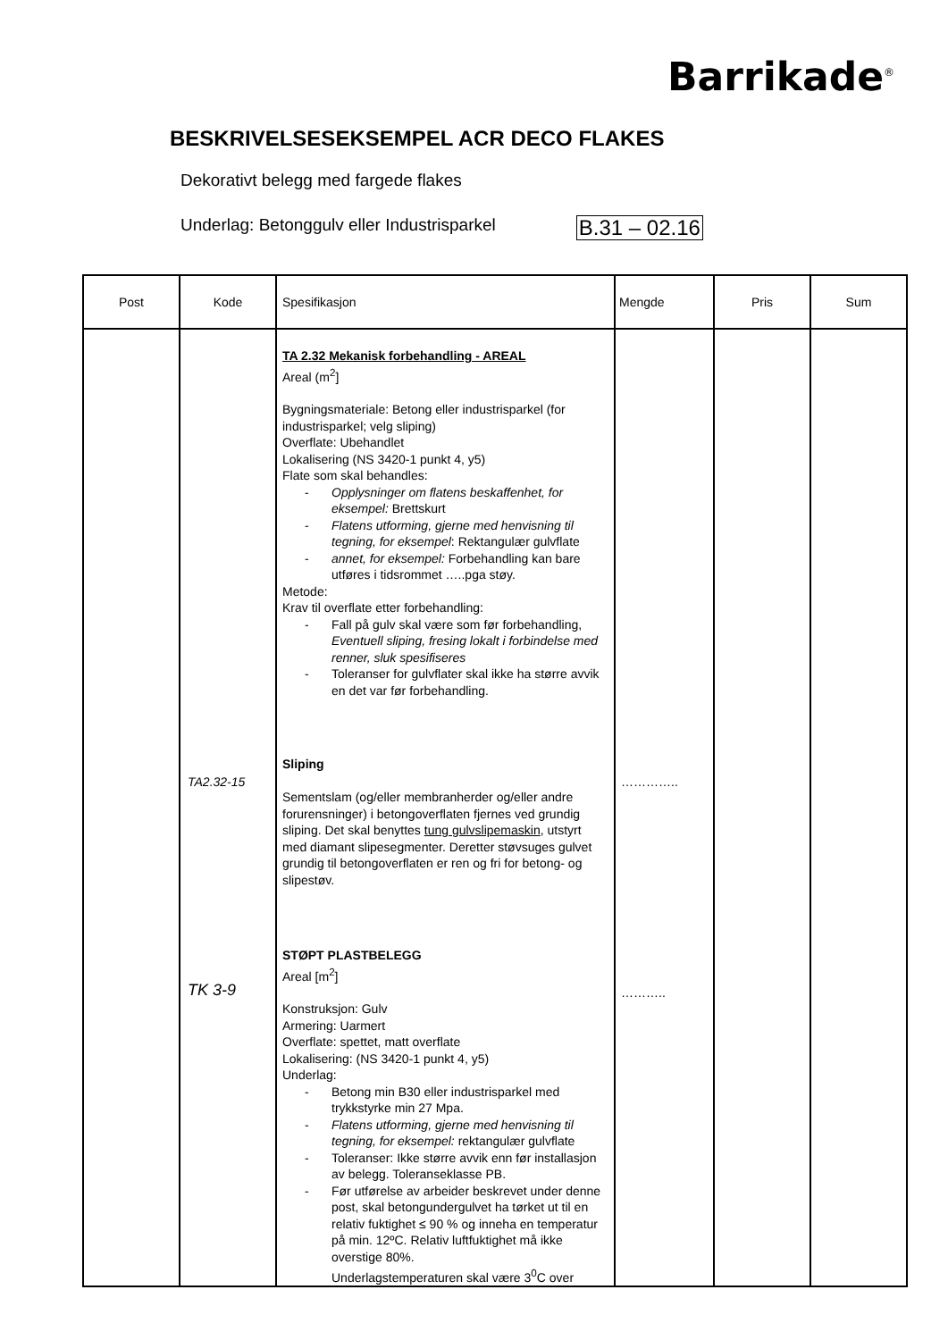Barrikade<sup>®</sup>
BESKRIVELSESEKSEMPEL ACR DECO FLAKES
Dekorativt belegg med fargede flakes
Underlag: Betonggulv eller Industrisparkel B.31 – 02.16
| Post | Kode | Spesifikasjon | Mengde | Pris | Sum |
| --- | --- | --- | --- | --- | --- |
| | TA2.32-15 TK 3-9 | TA 2.32 Mekanisk forbehandling - AREAL Areal (m<sup>2</sup>] Bygningsmateriale: Betong eller industrisparkel (for industrisparkel; velg sliping) Overflate: Ubehandlet Lokalisering (NS 3420-1 punkt 4, y5) Flate som skal behandles: - Opplysninger om flatens beskaffenhet, for eksempel: Brettskurt - Flatens utforming, gjerne med henvisning til tegning, for eksempel : Rektangulær gulvflate - annet, for eksempel: Forbehandling kan bare utføres i tidsrommet …..pga støy. Metode: Krav til overflate etter forbehandling: - Fall på gulv skal være som før forbehandling, Eventuell sliping, fresing lokalt i forbindelse med renner, sluk spesifiseres - Toleranser for gulvflater skal ikke ha større avvik en det var før forbehandling. Sliping Sementslam (og/eller membranherder og/eller andre forurensninger) i betongoverflaten fjernes ved grundig sliping. Det skal benyttes tung gulvslipemaskin , utstyrt med diamant slipesegmenter. Deretter støvsuges gulvet grundig til betongoverflaten er ren og fri for betong- og slipestøv. STØPT PLASTBELEGG Areal [m<sup>2</sup>] Konstruksjon: Gulv Armering: Uarmert Overflate: spettet, matt overflate Lokalisering: (NS 3420-1 punkt 4, y5) Underlag: - Betong min B30 eller industrisparkel med trykkstyrke min 27 Mpa. - Flatens utforming, gjerne med henvisning til tegning, for eksempel: rektangulær gulvflate - Toleranser: Ikke større avvik enn før installasjon av belegg. Toleranseklasse PB. - Før utførelse av arbeider beskrevet under denne post, skal betongundergulvet ha tørket ut til en relativ fuktighet ≤ 90 % og inneha en temperatur på min. 12ºC. Relativ luftfuktighet må ikke overstige 80%. Underlagstemperaturen skal være 3<sup>0</sup>C over | ………….. ……….. | | |